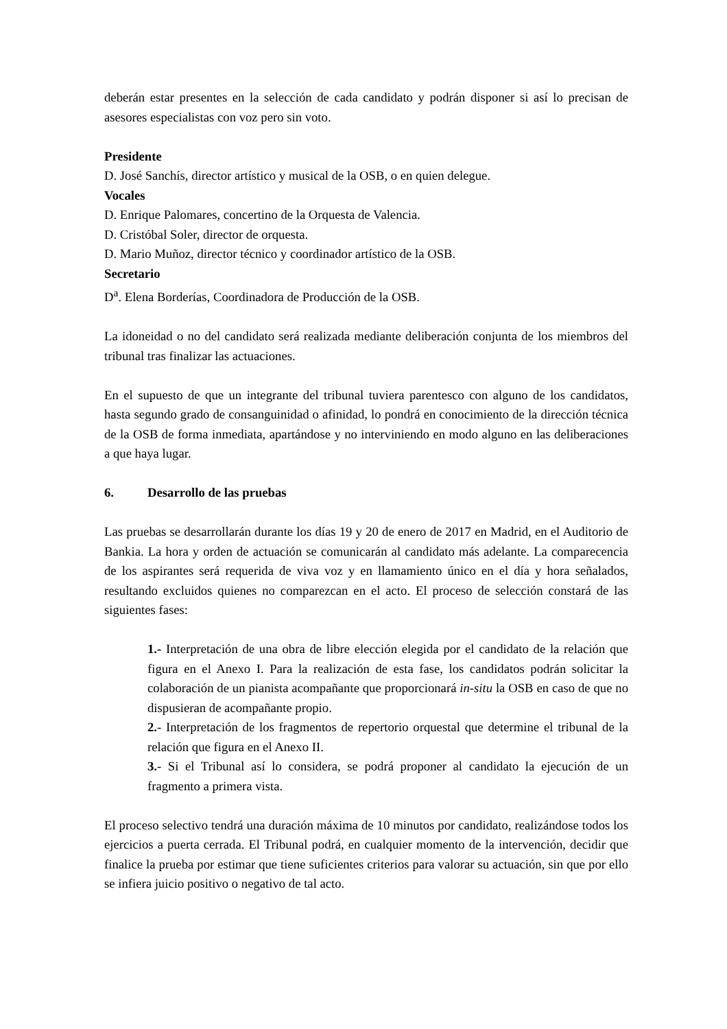deberán estar presentes en la selección de cada candidato y podrán disponer si así lo precisan de asesores especialistas con voz pero sin voto.
Presidente
D. José Sanchís, director artístico y musical de la OSB, o en quien delegue.
Vocales
D. Enrique Palomares, concertino de la Orquesta de Valencia.
D. Cristóbal Soler, director de orquesta.
D. Mario Muñoz, director técnico y coordinador artístico de la OSB.
Secretario
D<sup>a</sup>. Elena Borderías, Coordinadora de Producción de la OSB.
La idoneidad o no del candidato será realizada mediante deliberación conjunta de los miembros del tribunal tras finalizar las actuaciones.
En el supuesto de que un integrante del tribunal tuviera parentesco con alguno de los candidatos, hasta segundo grado de consanguinidad o afinidad, lo pondrá en conocimiento de la dirección técnica de la OSB de forma inmediata, apartándose y no interviniendo en modo alguno en las deliberaciones a que haya lugar.
6. Desarrollo de las pruebas
Las pruebas se desarrollarán durante los días 19 y 20 de enero de 2017 en Madrid, en el Auditorio de Bankia. La hora y orden de actuación se comunicarán al candidato más adelante. La comparecencia de los aspirantes será requerida de viva voz y en llamamiento único en el día y hora señalados, resultando excluidos quienes no comparezcan en el acto. El proceso de selección constará de las siguientes fases:
1.- Interpretación de una obra de libre elección elegida por el candidato de la relación que figura en el Anexo I. Para la realización de esta fase, los candidatos podrán solicitar la colaboración de un pianista acompañante que proporcionará in-situ la OSB en caso de que no dispusieran de acompañante propio.
2.- Interpretación de los fragmentos de repertorio orquestal que determine el tribunal de la relación que figura en el Anexo II.
3.- Si el Tribunal así lo considera, se podrá proponer al candidato la ejecución de un fragmento a primera vista.
El proceso selectivo tendrá una duración máxima de 10 minutos por candidato, realizándose todos los ejercicios a puerta cerrada. El Tribunal podrá, en cualquier momento de la intervención, decidir que finalice la prueba por estimar que tiene suficientes criterios para valorar su actuación, sin que por ello se infiera juicio positivo o negativo de tal acto.